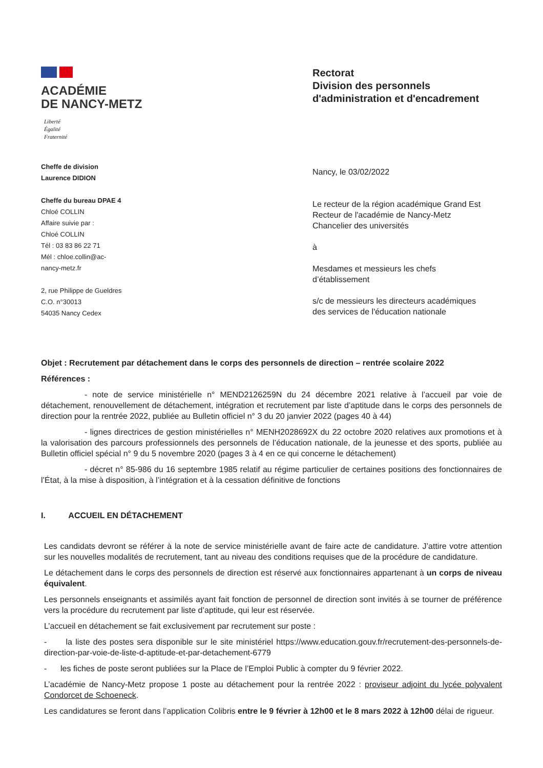ACADÉMIE
DE NANCY-METZ
Liberté
Égalité
Fraternité
Cheffe de division
Laurence DIDION
Cheffe du bureau DPAE 4
Chloé COLLIN
Affaire suivie par :
Chloé COLLIN
Tél : 03 83 86 22 71
Mél : chloe.collin@ac-
nancy-metz.fr
2, rue Philippe de Gueldres
C.O. n°30013
54035 Nancy Cedex
Rectorat
Division des personnels
d'administration et d'encadrement
Nancy, le 03/02/2022
Le recteur de la région académique Grand Est
Recteur de l'académie de Nancy-Metz
Chancelier des universités
à
Mesdames et messieurs les chefs
d’établissement
s/c de messieurs les directeurs académiques
des services de l'éducation nationale
Objet : Recrutement par détachement dans le corps des personnels de direction – rentrée scolaire 2022
Références :
- note de service ministérielle n° MEND2126259N du 24 décembre 2021 relative à l’accueil par voie de détachement, renouvellement de détachement, intégration et recrutement par liste d’aptitude dans le corps des personnels de direction pour la rentrée 2022, publiée au Bulletin officiel n° 3 du 20 janvier 2022 (pages 40 à 44)
- lignes directrices de gestion ministérielles n° MENH2028692X du 22 octobre 2020 relatives aux promotions et à la valorisation des parcours professionnels des personnels de l’éducation nationale, de la jeunesse et des sports, publiée au Bulletin officiel spécial n° 9 du 5 novembre 2020 (pages 3 à 4 en ce qui concerne le détachement)
- décret n° 85-986 du 16 septembre 1985 relatif au régime particulier de certaines positions des fonctionnaires de l’État, à la mise à disposition, à l’intégration et à la cessation définitive de fonctions
I. ACCUEIL EN DÉTACHEMENT
Les candidats devront se référer à la note de service ministérielle avant de faire acte de candidature. J’attire votre attention sur les nouvelles modalités de recrutement, tant au niveau des conditions requises que de la procédure de candidature.
Le détachement dans le corps des personnels de direction est réservé aux fonctionnaires appartenant à un corps de niveau équivalent.
Les personnels enseignants et assimilés ayant fait fonction de personnel de direction sont invités à se tourner de préférence vers la procédure du recrutement par liste d’aptitude, qui leur est réservée.
L’accueil en détachement se fait exclusivement par recrutement sur poste :
- la liste des postes sera disponible sur le site ministériel https://www.education.gouv.fr/recrutement-des-personnels-de-direction-par-voie-de-liste-d-aptitude-et-par-detachement-6779
- les fiches de poste seront publiées sur la Place de l’Emploi Public à compter du 9 février 2022.
L’académie de Nancy-Metz propose 1 poste au détachement pour la rentrée 2022 : proviseur adjoint du lycée polyvalent Condorcet de Schoeneck.
Les candidatures se feront dans l’application Colibris entre le 9 février à 12h00 et le 8 mars 2022 à 12h00 délai de rigueur.